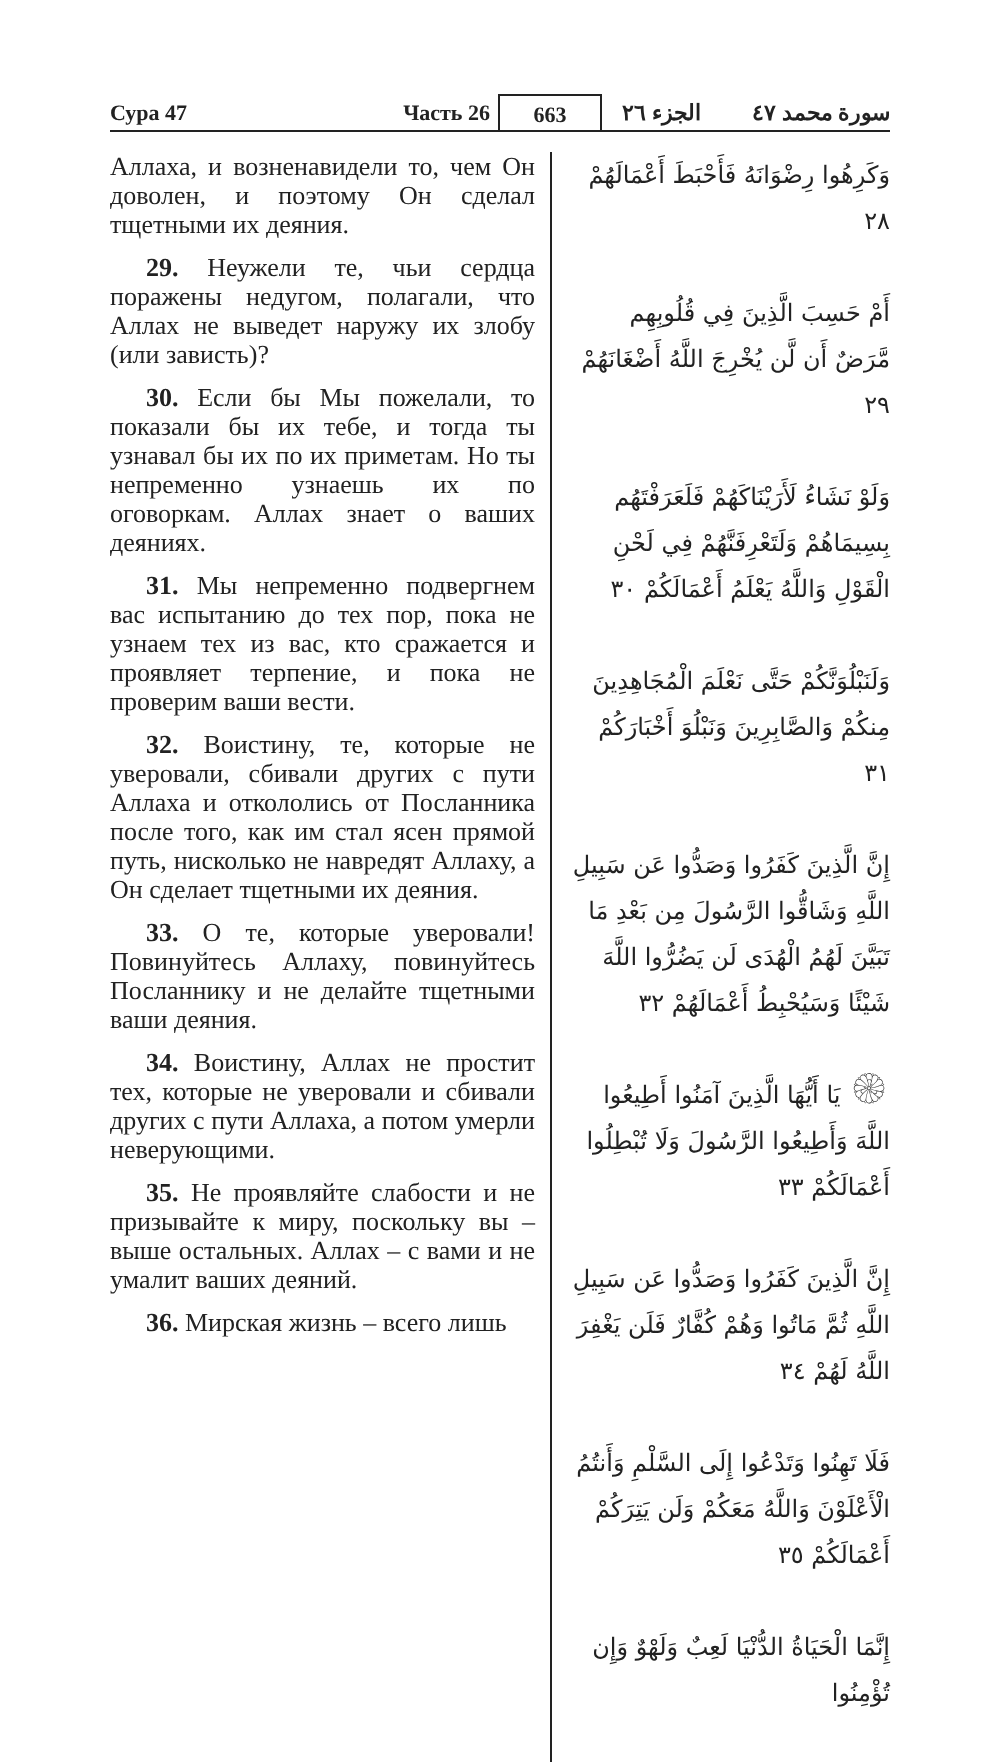Сура 47
Часть 26
663
الجزء ٢٦
سورة محمد ٤٧
Аллаха, и возненавидели то, чем Он доволен, и поэтому Он сделал тщетными их деяния.
29. Неужели те, чьи сердца поражены недугом, полагали, что Аллах не выведет наружу их злобу (или зависть)?
30. Если бы Мы пожелали, то показали бы их тебе, и тогда ты узнавал бы их по их приметам. Но ты непременно узнаешь их по оговоркам. Аллах знает о ваших деяниях.
31. Мы непременно подвергнем вас испытанию до тех пор, пока не узнаем тех из вас, кто сражается и проявляет терпение, и пока не проверим ваши вести.
32. Воистину, те, которые не уверовали, сбивали других с пути Аллаха и откололись от Посланника после того, как им стал ясен прямой путь, нисколько не навредят Аллаху, а Он сделает тщетными их деяния.
33. О те, которые уверовали! Повинуйтесь Аллаху, повинуйтесь Посланнику и не делайте тщетными ваши деяния.
34. Воистину, Аллах не простит тех, которые не уверовали и сбивали других с пути Аллаха, а потом умерли неверующими.
35. Не проявляйте слабости и не призывайте к миру, поскольку вы – выше остальных. Аллах – с вами и не умалит ваших деяний.
36. Мирская жизнь – всего лишь
وَكَرِهُوا رِضْوَانَهُ فَأَحْبَطَ أَعْمَالَهُمْ ٢٨
أَمْ حَسِبَ الَّذِينَ فِي قُلُوبِهِم مَّرَضٌ أَن لَّن يُخْرِجَ اللَّهُ أَضْغَانَهُمْ ٢٩
وَلَوْ نَشَاءُ لَأَرَيْنَاكَهُمْ فَلَعَرَفْتَهُم بِسِيمَاهُمْ وَلَتَعْرِفَنَّهُمْ فِي لَحْنِ الْقَوْلِ وَاللَّهُ يَعْلَمُ أَعْمَالَكُمْ ٣٠
وَلَنَبْلُوَنَّكُمْ حَتَّى نَعْلَمَ الْمُجَاهِدِينَ مِنكُمْ وَالصَّابِرِينَ وَنَبْلُوَ أَخْبَارَكُمْ ٣١
إِنَّ الَّذِينَ كَفَرُوا وَصَدُّوا عَن سَبِيلِ اللَّهِ وَشَاقُّوا الرَّسُولَ مِن بَعْدِ مَا تَبَيَّنَ لَهُمُ الْهُدَى لَن يَضُرُّوا اللَّهَ شَيْئًا وَسَيُحْبِطُ أَعْمَالَهُمْ ٣٢
۞ يَا أَيُّهَا الَّذِينَ آمَنُوا أَطِيعُوا اللَّهَ وَأَطِيعُوا الرَّسُولَ وَلَا تُبْطِلُوا أَعْمَالَكُمْ ٣٣
إِنَّ الَّذِينَ كَفَرُوا وَصَدُّوا عَن سَبِيلِ اللَّهِ ثُمَّ مَاتُوا وَهُمْ كُفَّارٌ فَلَن يَغْفِرَ اللَّهُ لَهُمْ ٣٤
فَلَا تَهِنُوا وَتَدْعُوا إِلَى السَّلْمِ وَأَنتُمُ الْأَعْلَوْنَ وَاللَّهُ مَعَكُمْ وَلَن يَتِرَكُمْ أَعْمَالَكُمْ ٣٥
إِنَّمَا الْحَيَاةُ الدُّنْيَا لَعِبٌ وَلَهْوٌ وَإِن تُؤْمِنُوا